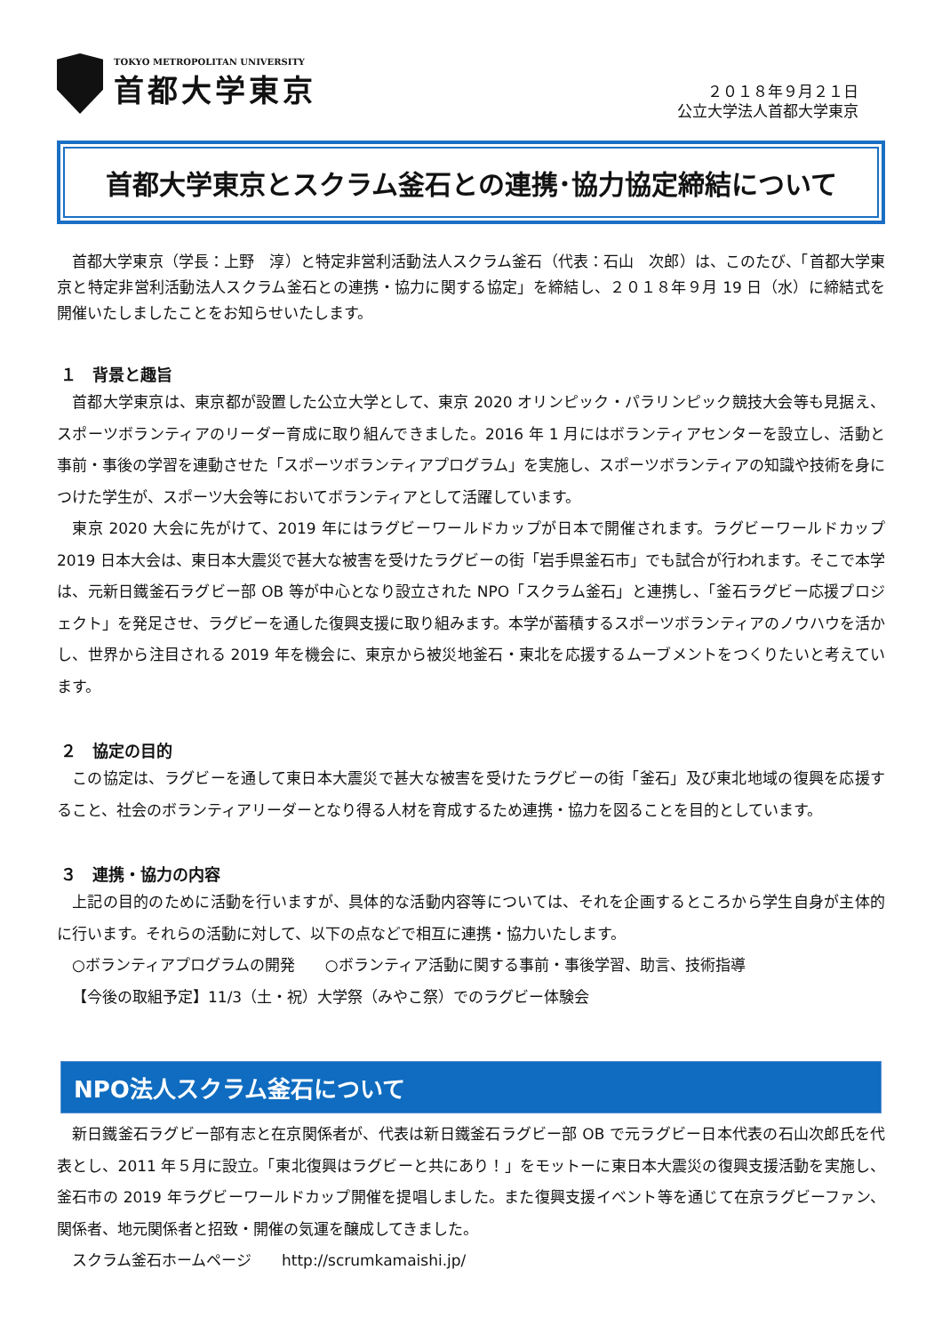TOKYO METROPOLITAN UNIVERSITY
首都大学東京
２０１８年９月２１日
公立大学法人首都大学東京
首都大学東京とスクラム釜石との連携･協力協定締結について
首都大学東京（学長：上野　淳）と特定非営利活動法人スクラム釜石（代表：石山　次郎）は、このたび、「首都大学東京と特定非営利活動法人スクラム釜石との連携・協力に関する協定」を締結し、２０１８年９月 19 日（水）に締結式を開催いたしましたことをお知らせいたします。
１　背景と趣旨
首都大学東京は、東京都が設置した公立大学として、東京 2020 オリンピック・パラリンピック競技大会等も見据え、スポーツボランティアのリーダー育成に取り組んできました。2016 年 1 月にはボランティアセンターを設立し、活動と事前・事後の学習を連動させた「スポーツボランティアプログラム」を実施し、スポーツボランティアの知識や技術を身につけた学生が、スポーツ大会等においてボランティアとして活躍しています。
東京 2020 大会に先がけて、2019 年にはラグビーワールドカップが日本で開催されます。ラグビーワールドカップ 2019 日本大会は、東日本大震災で甚大な被害を受けたラグビーの街「岩手県釜石市」でも試合が行われます。そこで本学は、元新日鐵釜石ラグビー部 OB 等が中心となり設立された NPO「スクラム釜石」と連携し、「釜石ラグビー応援プロジェクト」を発足させ、ラグビーを通した復興支援に取り組みます。本学が蓄積するスポーツボランティアのノウハウを活かし、世界から注目される 2019 年を機会に、東京から被災地釜石・東北を応援するムーブメントをつくりたいと考えています。
２　協定の目的
この協定は、ラグビーを通して東日本大震災で甚大な被害を受けたラグビーの街「釜石」及び東北地域の復興を応援すること、社会のボランティアリーダーとなり得る人材を育成するため連携・協力を図ることを目的としています。
３　連携・協力の内容
上記の目的のために活動を行いますが、具体的な活動内容等については、それを企画するところから学生自身が主体的に行います。それらの活動に対して、以下の点などで相互に連携・協力いたします。
○ボランティアプログラムの開発　　○ボランティア活動に関する事前・事後学習、助言、技術指導
【今後の取組予定】11/3（土・祝）大学祭（みやこ祭）でのラグビー体験会
NPO法人スクラム釜石について
新日鐵釜石ラグビー部有志と在京関係者が、代表は新日鐵釜石ラグビー部 OB で元ラグビー日本代表の石山次郎氏を代表とし、2011 年５月に設立。「東北復興はラグビーと共にあり！」をモットーに東日本大震災の復興支援活動を実施し、釜石市の 2019 年ラグビーワールドカップ開催を提唱しました。また復興支援イベント等を通じて在京ラグビーファン、関係者、地元関係者と招致・開催の気運を醸成してきました。
スクラム釜石ホームページ　　http://scrumkamaishi.jp/